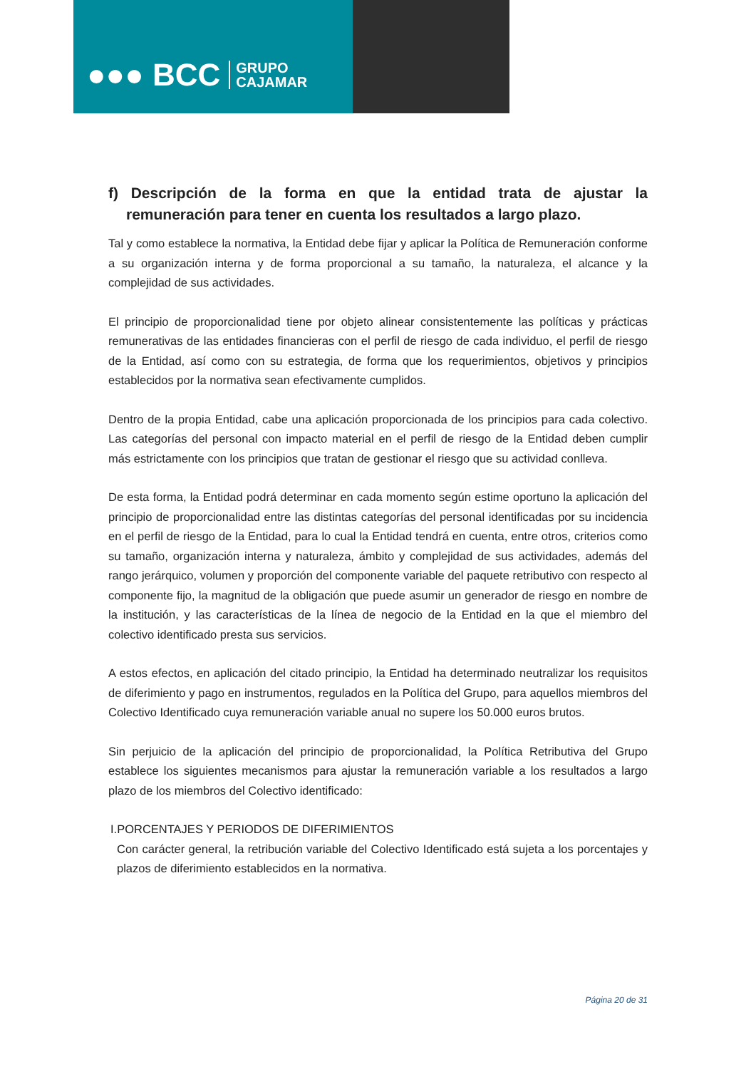●●● BCC GRUPO
CAJAMAR
f) Descripción de la forma en que la entidad trata de ajustar la remuneración para tener en cuenta los resultados a largo plazo.
Tal y como establece la normativa, la Entidad debe fijar y aplicar la Política de Remuneración conforme a su organización interna y de forma proporcional a su tamaño, la naturaleza, el alcance y la complejidad de sus actividades.
El principio de proporcionalidad tiene por objeto alinear consistentemente las políticas y prácticas remunerativas de las entidades financieras con el perfil de riesgo de cada individuo, el perfil de riesgo de la Entidad, así como con su estrategia, de forma que los requerimientos, objetivos y principios establecidos por la normativa sean efectivamente cumplidos.
Dentro de la propia Entidad, cabe una aplicación proporcionada de los principios para cada colectivo. Las categorías del personal con impacto material en el perfil de riesgo de la Entidad deben cumplir más estrictamente con los principios que tratan de gestionar el riesgo que su actividad conlleva.
De esta forma, la Entidad podrá determinar en cada momento según estime oportuno la aplicación del principio de proporcionalidad entre las distintas categorías del personal identificadas por su incidencia en el perfil de riesgo de la Entidad, para lo cual la Entidad tendrá en cuenta, entre otros, criterios como su tamaño, organización interna y naturaleza, ámbito y complejidad de sus actividades, además del rango jerárquico, volumen y proporción del componente variable del paquete retributivo con respecto al componente fijo, la magnitud de la obligación que puede asumir un generador de riesgo en nombre de la institución, y las características de la línea de negocio de la Entidad en la que el miembro del colectivo identificado presta sus servicios.
A estos efectos, en aplicación del citado principio, la Entidad ha determinado neutralizar los requisitos de diferimiento y pago en instrumentos, regulados en la Política del Grupo, para aquellos miembros del Colectivo Identificado cuya remuneración variable anual no supere los 50.000 euros brutos.
Sin perjuicio de la aplicación del principio de proporcionalidad, la Política Retributiva del Grupo establece los siguientes mecanismos para ajustar la remuneración variable a los resultados a largo plazo de los miembros del Colectivo identificado:
I.PORCENTAJES Y PERIODOS DE DIFERIMIENTOS
Con carácter general, la retribución variable del Colectivo Identificado está sujeta a los porcentajes y plazos de diferimiento establecidos en la normativa.
Página 20 de 31